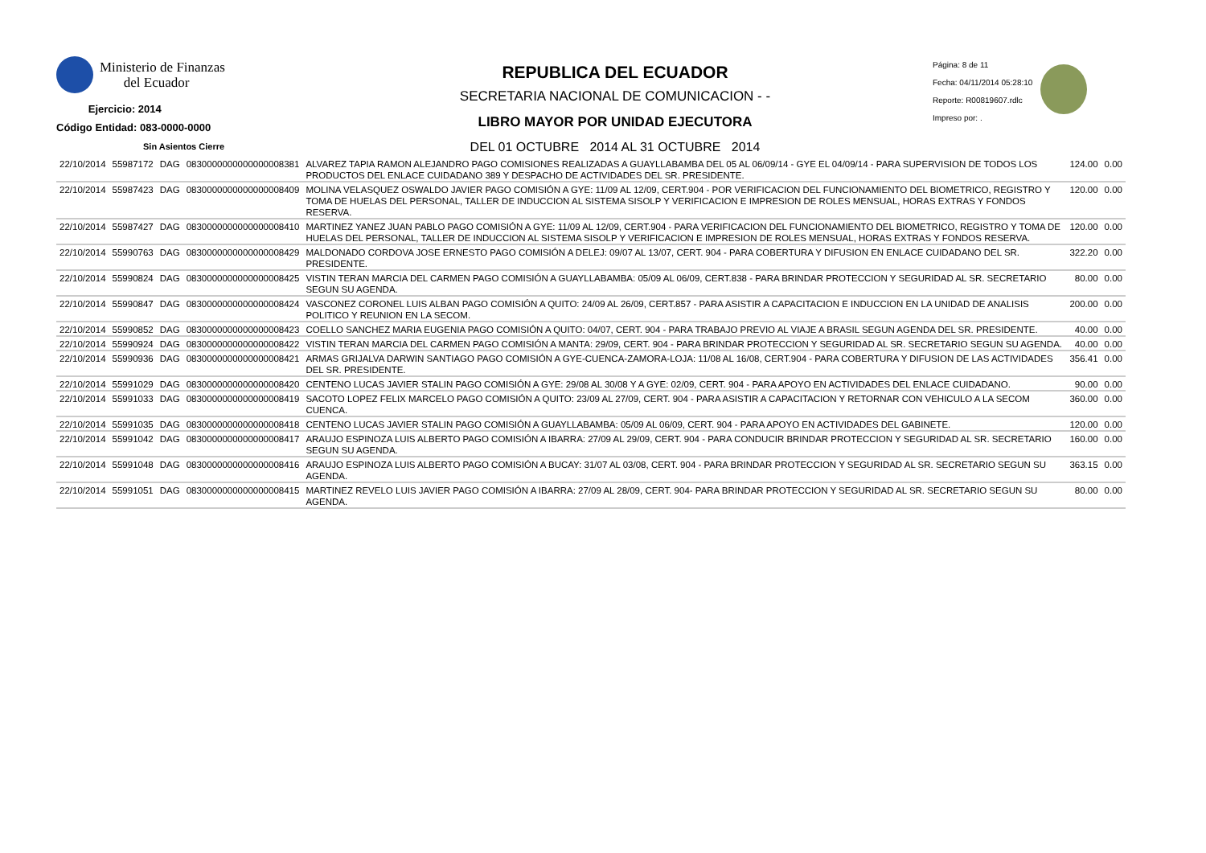Ministerio de Finanzas
del Ecuador
Ejercicio: 2014
Código Entidad: 083-0000-0000
Sin Asientos Cierre
REPUBLICA DEL ECUADOR
SECRETARIA NACIONAL DE COMUNICACION - -
LIBRO MAYOR POR UNIDAD EJECUTORA
DEL 01 OCTUBRE 2014 AL 31 OCTUBRE 2014
Página: 8 de 11
Fecha: 04/11/2014 05:28:10
Reporte: R00819607.rdlc
Impreso por: .
| 22/10/2014 | 55987172 | DAG | 0830000000000000008381 | ALVAREZ TAPIA RAMON ALEJANDRO PAGO COMISIONES REALIZADAS A GUAYLLABAMBA DEL 05 AL 06/09/14 - GYE EL 04/09/14 - PARA SUPERVISION DE TODOS LOS PRODUCTOS DEL ENLACE CUIDADANO 389 Y DESPACHO DE ACTIVIDADES DEL SR. PRESIDENTE. | 124.00 | 0.00 |
| 22/10/2014 | 55987423 | DAG | 0830000000000000008409 | MOLINA VELASQUEZ OSWALDO JAVIER PAGO COMISIÓN A GYE: 11/09 AL 12/09, CERT.904 - POR VERIFICACION DEL FUNCIONAMIENTO DEL BIOMETRICO, REGISTRO Y TOMA DE HUELAS DEL PERSONAL, TALLER DE INDUCCION AL SISTEMA SISOLP Y VERIFICACION E IMPRESION DE ROLES MENSUAL, HORAS EXTRAS Y FONDOS RESERVA. | 120.00 | 0.00 |
| 22/10/2014 | 55987427 | DAG | 0830000000000000008410 | MARTINEZ YANEZ JUAN PABLO PAGO COMISIÓN A GYE: 11/09 AL 12/09, CERT.904 - PARA VERIFICACION DEL FUNCIONAMIENTO DEL BIOMETRICO, REGISTRO Y TOMA DE HUELAS DEL PERSONAL, TALLER DE INDUCCION AL SISTEMA SISOLP Y VERIFICACION E IMPRESION DE ROLES MENSUAL, HORAS EXTRAS Y FONDOS RESERVA. | 120.00 | 0.00 |
| 22/10/2014 | 55990763 | DAG | 0830000000000000008429 | MALDONADO CORDOVA JOSE ERNESTO PAGO COMISIÓN A DELEJ: 09/07 AL 13/07, CERT. 904 - PARA COBERTURA Y DIFUSION EN ENLACE CUIDADANO DEL SR. PRESIDENTE. | 322.20 | 0.00 |
| 22/10/2014 | 55990824 | DAG | 0830000000000000008425 | VISTIN TERAN MARCIA DEL CARMEN PAGO COMISIÓN A GUAYLLABAMBA: 05/09 AL 06/09, CERT.838 - PARA BRINDAR PROTECCION Y SEGURIDAD AL SR. SECRETARIO SEGUN SU AGENDA. | 80.00 | 0.00 |
| 22/10/2014 | 55990847 | DAG | 0830000000000000008424 | VASCONEZ CORONEL LUIS ALBAN PAGO COMISIÓN A QUITO: 24/09 AL 26/09, CERT.857 - PARA ASISTIR A CAPACITACION E INDUCCION EN LA UNIDAD DE ANALISIS POLITICO Y REUNION EN LA SECOM. | 200.00 | 0.00 |
| 22/10/2014 | 55990852 | DAG | 0830000000000000008423 | COELLO SANCHEZ MARIA EUGENIA PAGO COMISIÓN A QUITO: 04/07, CERT. 904 - PARA TRABAJO PREVIO AL VIAJE A BRASIL SEGUN AGENDA DEL SR. PRESIDENTE. | 40.00 | 0.00 |
| 22/10/2014 | 55990924 | DAG | 0830000000000000008422 | VISTIN TERAN MARCIA DEL CARMEN PAGO COMISIÓN A MANTA: 29/09, CERT. 904 - PARA BRINDAR PROTECCION Y SEGURIDAD AL SR. SECRETARIO SEGUN SU AGENDA. | 40.00 | 0.00 |
| 22/10/2014 | 55990936 | DAG | 0830000000000000008421 | ARMAS GRIJALVA DARWIN SANTIAGO PAGO COMISIÓN A GYE-CUENCA-ZAMORA-LOJA: 11/08 AL 16/08, CERT.904 - PARA COBERTURA Y DIFUSION DE LAS ACTIVIDADES DEL SR. PRESIDENTE. | 356.41 | 0.00 |
| 22/10/2014 | 55991029 | DAG | 0830000000000000008420 | CENTENO LUCAS JAVIER STALIN PAGO COMISIÓN A GYE: 29/08 AL 30/08 Y A GYE: 02/09, CERT. 904 - PARA APOYO EN ACTIVIDADES DEL ENLACE CUIDADANO. | 90.00 | 0.00 |
| 22/10/2014 | 55991033 | DAG | 0830000000000000008419 | SACOTO LOPEZ FELIX MARCELO PAGO COMISIÓN A QUITO: 23/09 AL 27/09, CERT. 904 - PARA ASISTIR A CAPACITACION Y RETORNAR CON VEHICULO A LA SECOM CUENCA. | 360.00 | 0.00 |
| 22/10/2014 | 55991035 | DAG | 0830000000000000008418 | CENTENO LUCAS JAVIER STALIN PAGO COMISIÓN A GUAYLLABAMBA: 05/09 AL 06/09, CERT. 904 - PARA APOYO EN ACTIVIDADES DEL GABINETE. | 120.00 | 0.00 |
| 22/10/2014 | 55991042 | DAG | 0830000000000000008417 | ARAUJO ESPINOZA LUIS ALBERTO PAGO COMISIÓN A IBARRA: 27/09 AL 29/09, CERT. 904 - PARA CONDUCIR BRINDAR PROTECCION Y SEGURIDAD AL SR. SECRETARIO SEGUN SU AGENDA. | 160.00 | 0.00 |
| 22/10/2014 | 55991048 | DAG | 0830000000000000008416 | ARAUJO ESPINOZA LUIS ALBERTO PAGO COMISIÓN A BUCAY: 31/07 AL 03/08, CERT. 904 - PARA BRINDAR PROTECCION Y SEGURIDAD AL SR. SECRETARIO SEGUN SU AGENDA. | 363.15 | 0.00 |
| 22/10/2014 | 55991051 | DAG | 0830000000000000008415 | MARTINEZ REVELO LUIS JAVIER PAGO COMISIÓN A IBARRA: 27/09 AL 28/09, CERT. 904- PARA BRINDAR PROTECCION Y SEGURIDAD AL SR. SECRETARIO SEGUN SU AGENDA. | 80.00 | 0.00 |